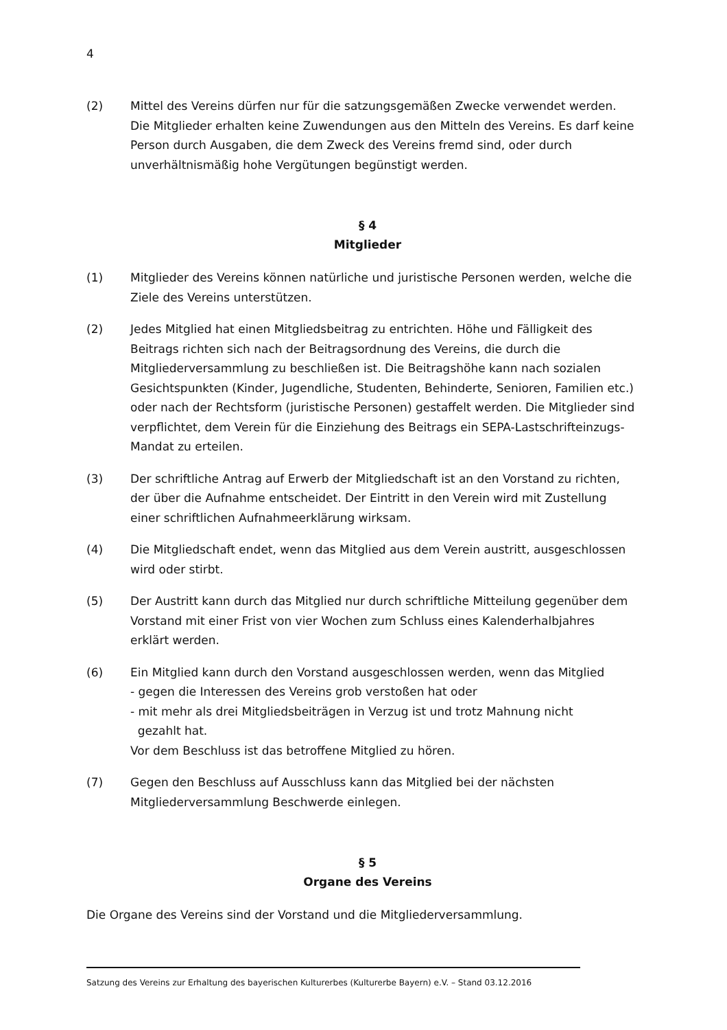4
(2) Mittel des Vereins dürfen nur für die satzungsgemäßen Zwecke verwendet werden. Die Mitglieder erhalten keine Zuwendungen aus den Mitteln des Vereins. Es darf keine Person durch Ausgaben, die dem Zweck des Vereins fremd sind, oder durch unverhältnismäßig hohe Vergütungen begünstigt werden.
§ 4
Mitglieder
(1) Mitglieder des Vereins können natürliche und juristische Personen werden, welche die Ziele des Vereins unterstützen.
(2) Jedes Mitglied hat einen Mitgliedsbeitrag zu entrichten. Höhe und Fälligkeit des Beitrags richten sich nach der Beitragsordnung des Vereins, die durch die Mitgliederversammlung zu beschließen ist. Die Beitragshöhe kann nach sozialen Gesichtspunkten (Kinder, Jugendliche, Studenten, Behinderte, Senioren, Familien etc.) oder nach der Rechtsform (juristische Personen) gestaffelt werden. Die Mitglieder sind verpflichtet, dem Verein für die Einziehung des Beitrags ein SEPA-Lastschrifteinzugs-Mandat zu erteilen.
(3) Der schriftliche Antrag auf Erwerb der Mitgliedschaft ist an den Vorstand zu richten, der über die Aufnahme entscheidet. Der Eintritt in den Verein wird mit Zustellung einer schriftlichen Aufnahmeerklärung wirksam.
(4) Die Mitgliedschaft endet, wenn das Mitglied aus dem Verein austritt, ausgeschlossen wird oder stirbt.
(5) Der Austritt kann durch das Mitglied nur durch schriftliche Mitteilung gegenüber dem Vorstand mit einer Frist von vier Wochen zum Schluss eines Kalenderhalbjahres erklärt werden.
(6) Ein Mitglied kann durch den Vorstand ausgeschlossen werden, wenn das Mitglied
- gegen die Interessen des Vereins grob verstoßen hat oder
- mit mehr als drei Mitgliedsbeiträgen in Verzug ist und trotz Mahnung nicht
gezahlt hat.
Vor dem Beschluss ist das betroffene Mitglied zu hören.
(7) Gegen den Beschluss auf Ausschluss kann das Mitglied bei der nächsten Mitgliederversammlung Beschwerde einlegen.
§ 5
Organe des Vereins
Die Organe des Vereins sind der Vorstand und die Mitgliederversammlung.
Satzung des Vereins zur Erhaltung des bayerischen Kulturerbes (Kulturerbe Bayern) e.V. – Stand 03.12.2016